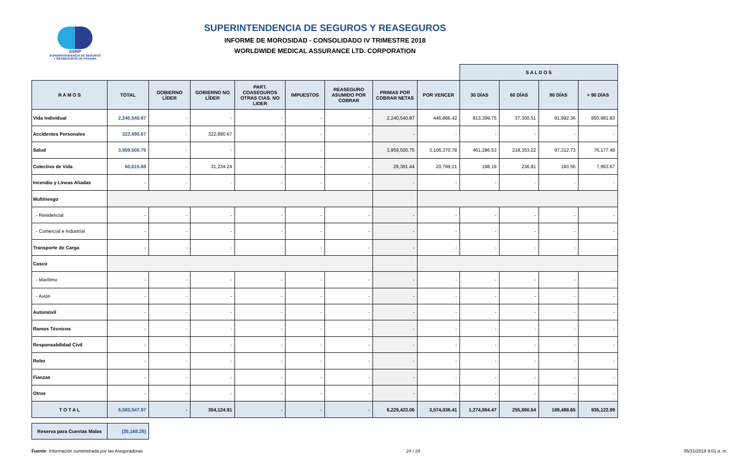SSRP
SUPERINTENDENCIA DE SEGUROS
Y REASEGUROS DE PANAMÁ
SUPERINTENDENCIA DE SEGUROS Y REASEGUROS
INFORME DE MOROSIDAD - CONSOLIDADO IV TRIMESTRE 2018
WORLDWIDE MEDICAL ASSURANCE LTD. CORPORATION
| | | | | | | | | | S A L D O S | | | |
| R A M O S | TOTAL | GOBIERNO LÍDER | GOBIERNO NO LÍDER | PART. COASEGUROS OTRAS CIAS. NO LIDER | IMPUESTOS | REASEGURO ASUMIDO POR COBRAR | PRIMAS POR COBRAR NETAS | POR VENCER | 30 DÍAS | 60 DÍAS | 90 DÍAS | + 90 DÍAS |
| Vida Individual | 2,240,540.87 | - | - | - | - | - | 2,240,540.87 | 446,866.42 | 813,399.75 | 37,300.51 | 91,992.36 | 850,981.83 |
| Accidentes Personales | 322,890.67 | - | 322,890.67 | - | - | - | - | - | - | - | - | - |
| Salud | 3,959,500.75 | - | - | - | - | | 3,959,500.75 | 3,106,370.78 | 461,286.53 | 218,353.22 | 97,312.73 | 76,177.49 |
| Colectivo de Vida | 60,615.68 | - | 31,234.24 | - | - | - | 29,381.44 | 20,799.21 | 198.19 | 236.81 | 183.56 | 7,963.67 |
| Incendio y Líneas Aliadas | - | - | - | - | - | - | - | - | - | - | - | - |
| Multiriesgo | | | | | | | | | | | | |
| - Residencial | - | - | - | - | - | - | - | - | - | - | - | - |
| - Comercial e Industrial | - | - | - | - | - | - | - | - | - | - | - | - |
| Transporte de Carga | - | - | - | - | - | - | - | - | - | - | - | - |
| Casco | | | | | | | | | | | | |
| - Marítimo | - | - | - | - | - | - | - | - | - | - | - | - |
| - Avión | - | - | - | - | - | - | - | - | - | - | - | - |
| Automóvil | - | - | - | - | - | - | - | - | - | - | - | - |
| Ramos Técnicos | - | - | - | - | - | - | - | - | - | - | - | - |
| Responsabilidad Civil | - | - | - | - | - | - | - | - | - | - | - | - |
| Robo | - | - | - | - | - | - | - | - | - | - | - | - |
| Fianzas | - | - | - | - | - | - | - | - | - | - | - | - |
| Otros | - | - | - | - | - | - | - | - | - | - | - | - |
| T O T A L | 6,583,547.97 | - | 354,124.91 | - | - | - | 6,229,423.06 | 3,574,036.41 | 1,274,884.47 | 255,890.54 | 189,488.65 | 935,122.99 |
| Reserva para Cuentas Malas | (35,168.26) |
Fuente: Información suministrada por las Aseguradoras 24 / 24 05/31/2019 9:01 a. m.